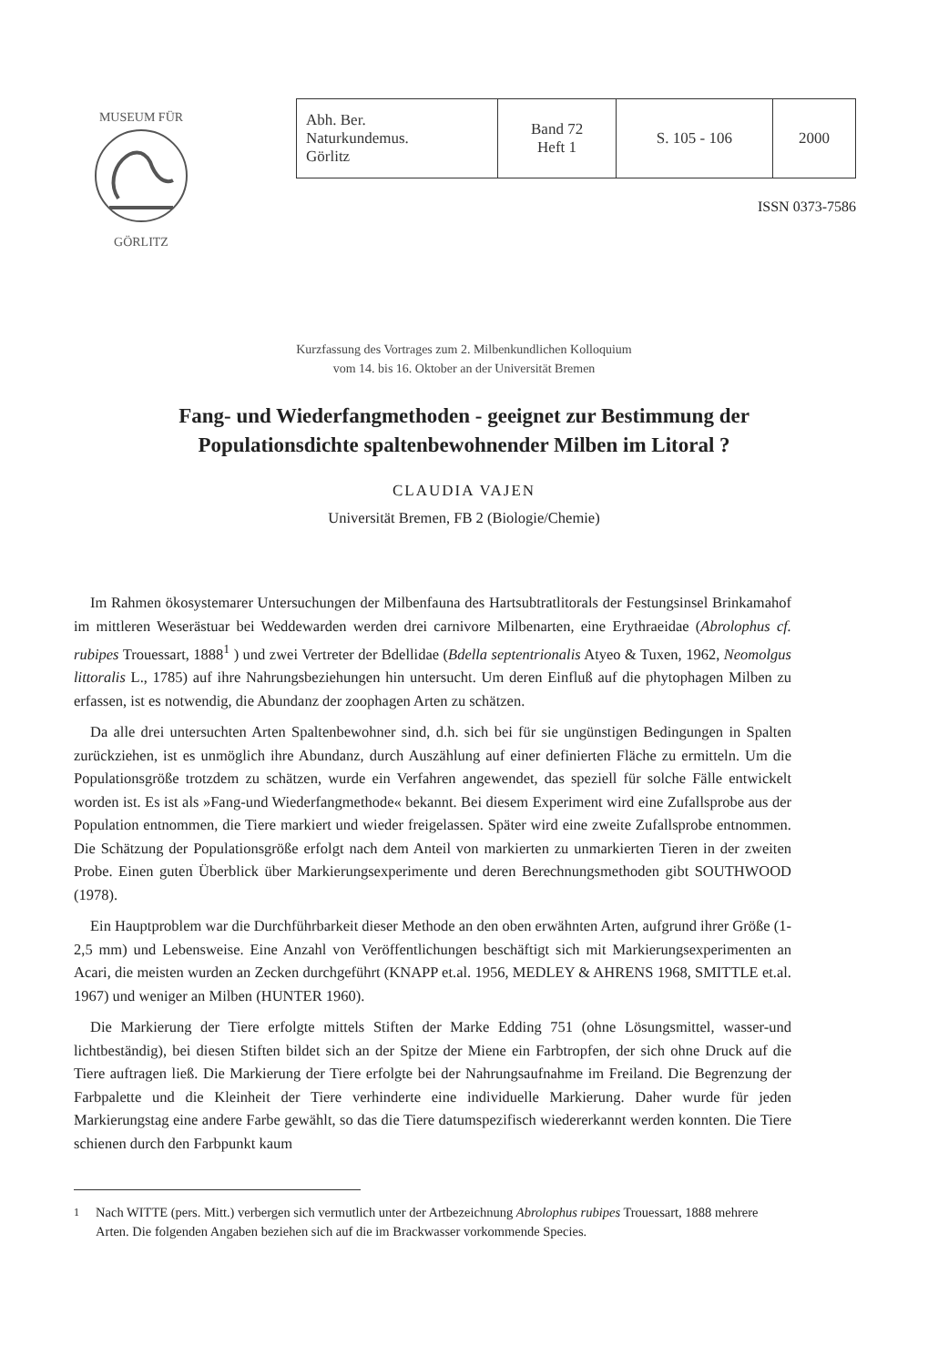MUSEUM FÜR
GÖRLITZ
| Abh. Ber. Naturkundemus. Görlitz | Band 72 Heft 1 | S. 105 - 106 | 2000 |
ISSN 0373-7586
Kurzfassung des Vortrages zum 2. Milbenkundlichen Kolloquium
vom 14. bis 16. Oktober an der Universität Bremen
Fang- und Wiederfangmethoden - geeignet zur Bestimmung der
Populationsdichte spaltenbewohnender Milben im Litoral ?
CLAUDIA VAJEN
Universität Bremen, FB 2 (Biologie/Chemie)
Im Rahmen ökosystemarer Untersuchungen der Milbenfauna des Hartsubtratlitorals der Festungsinsel Brinkamahof im mittleren Weserästuar bei Weddewarden werden drei carnivore Milbenarten, eine Erythraeidae (Abrolophus cf. rubipes Trouessart, 1888<sup>1</sup> ) und zwei Vertreter der Bdellidae (Bdella septentrionalis Atyeo & Tuxen, 1962, Neomolgus littoralis L., 1785) auf ihre Nahrungsbeziehungen hin untersucht. Um deren Einfluß auf die phytophagen Milben zu erfassen, ist es notwendig, die Abundanz der zoophagen Arten zu schätzen.
Da alle drei untersuchten Arten Spaltenbewohner sind, d.h. sich bei für sie ungünstigen Bedingungen in Spalten zurückziehen, ist es unmöglich ihre Abundanz, durch Auszählung auf einer definierten Fläche zu ermitteln. Um die Populationsgröße trotzdem zu schätzen, wurde ein Verfahren angewendet, das speziell für solche Fälle entwickelt worden ist. Es ist als »Fang-und Wiederfangmethode« bekannt. Bei diesem Experiment wird eine Zufallsprobe aus der Population entnommen, die Tiere markiert und wieder freigelassen. Später wird eine zweite Zufallsprobe entnommen. Die Schätzung der Populationsgröße erfolgt nach dem Anteil von markierten zu unmarkierten Tieren in der zweiten Probe. Einen guten Überblick über Markierungsexperimente und deren Berechnungsmethoden gibt SOUTHWOOD (1978).
Ein Hauptproblem war die Durchführbarkeit dieser Methode an den oben erwähnten Arten, aufgrund ihrer Größe (1-2,5 mm) und Lebensweise. Eine Anzahl von Veröffentlichungen beschäftigt sich mit Markierungsexperimenten an Acari, die meisten wurden an Zecken durchgeführt (KNAPP et.al. 1956, MEDLEY & AHRENS 1968, SMITTLE et.al. 1967) und weniger an Milben (HUNTER 1960).
Die Markierung der Tiere erfolgte mittels Stiften der Marke Edding 751 (ohne Lösungsmittel, wasser-und lichtbeständig), bei diesen Stiften bildet sich an der Spitze der Miene ein Farbtropfen, der sich ohne Druck auf die Tiere auftragen ließ. Die Markierung der Tiere erfolgte bei der Nahrungsaufnahme im Freiland. Die Begrenzung der Farbpalette und die Kleinheit der Tiere verhinderte eine individuelle Markierung. Daher wurde für jeden Markierungstag eine andere Farbe gewählt, so das die Tiere datumspezifisch wiedererkannt werden konnten. Die Tiere schienen durch den Farbpunkt kaum
<sup>1</sup> Nach WITTE (pers. Mitt.) verbergen sich vermutlich unter der Artbezeichnung Abrolophus rubipes Trouessart, 1888 mehrere Arten. Die folgenden Angaben beziehen sich auf die im Brackwasser vorkommende Species.